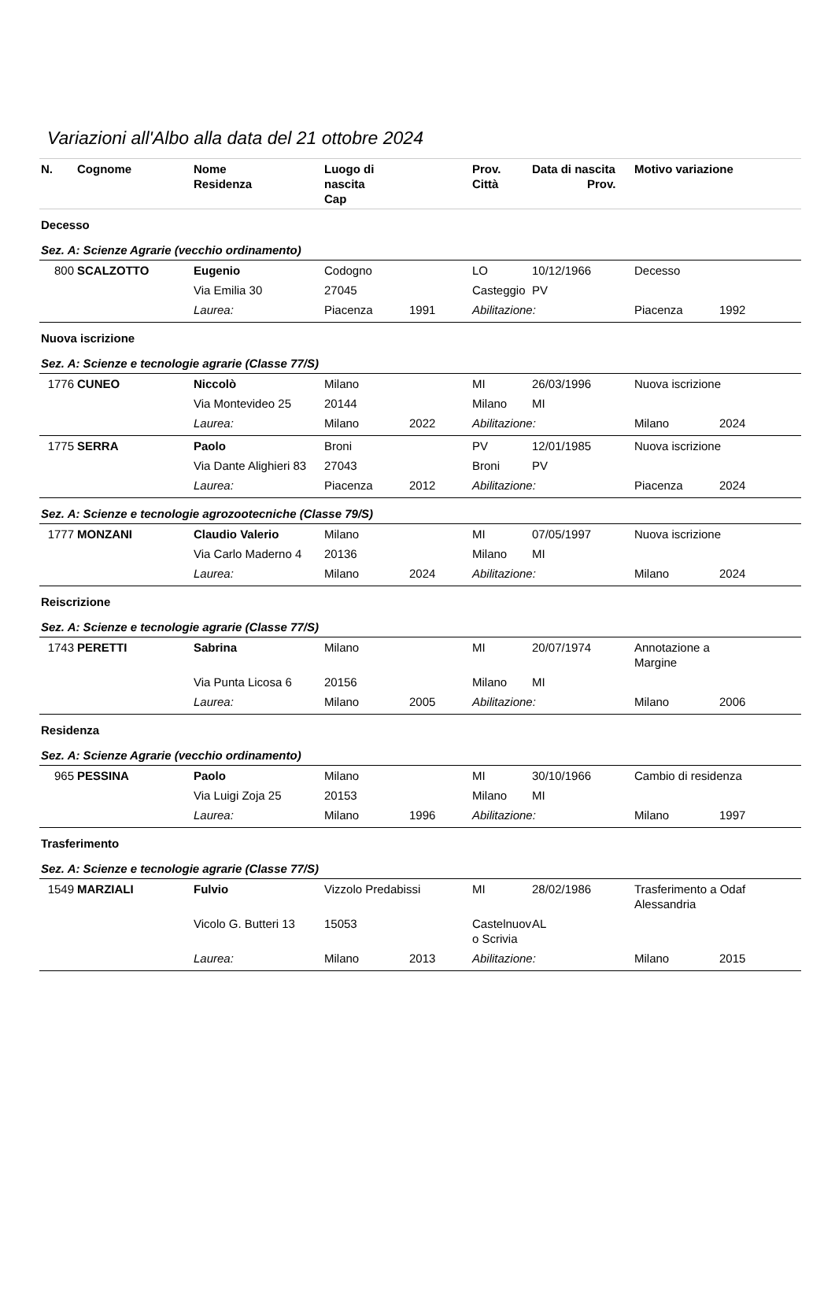Variazioni all'Albo alla data del 21 ottobre 2024
| N. | Cognome | Nome Residenza | Luogo di nascita Cap | | Prov. Città | Data di nascita Prov. | Motivo variazione | |
| --- | --- | --- | --- | --- | --- | --- | --- | --- |
| Decesso | | | | | | | | |
| Sez. A: Scienze Agrarie (vecchio ordinamento) | | | | | | | | |
| 800 | SCALZOTTO | Eugenio | Codogno | | LO | 10/12/1966 | Decesso | |
| | | Via Emilia 30 | 27045 | | Casteggio | PV | | |
| | | Laurea: | Piacenza | 1991 | Abilitazione: | | Piacenza | 1992 |
| Nuova iscrizione | | | | | | | | |
| Sez. A: Scienze e tecnologie agrarie (Classe 77/S) | | | | | | | | |
| 1776 | CUNEO | Niccolò | Milano | | MI | 26/03/1996 | Nuova iscrizione | |
| | | Via Montevideo 25 | 20144 | | Milano | MI | | |
| | | Laurea: | Milano | 2022 | Abilitazione: | | Milano | 2024 |
| 1775 | SERRA | Paolo | Broni | | PV | 12/01/1985 | Nuova iscrizione | |
| | | Via Dante Alighieri 83 | 27043 | | Broni | PV | | |
| | | Laurea: | Piacenza | 2012 | Abilitazione: | | Piacenza | 2024 |
| Sez. A: Scienze e tecnologie agrozootecniche (Classe 79/S) | | | | | | | | |
| 1777 | MONZANI | Claudio Valerio | Milano | | MI | 07/05/1997 | Nuova iscrizione | |
| | | Via Carlo Maderno 4 | 20136 | | Milano | MI | | |
| | | Laurea: | Milano | 2024 | Abilitazione: | | Milano | 2024 |
| Reiscrizione | | | | | | | | |
| Sez. A: Scienze e tecnologie agrarie (Classe 77/S) | | | | | | | | |
| 1743 | PERETTI | Sabrina | Milano | | MI | 20/07/1974 | Annotazione a Margine | |
| | | Via Punta Licosa 6 | 20156 | | Milano | MI | | |
| | | Laurea: | Milano | 2005 | Abilitazione: | | Milano | 2006 |
| Residenza | | | | | | | | |
| Sez. A: Scienze Agrarie (vecchio ordinamento) | | | | | | | | |
| 965 | PESSINA | Paolo | Milano | | MI | 30/10/1966 | Cambio di residenza | |
| | | Via Luigi Zoja 25 | 20153 | | Milano | MI | | |
| | | Laurea: | Milano | 1996 | Abilitazione: | | Milano | 1997 |
| Trasferimento | | | | | | | | |
| Sez. A: Scienze e tecnologie agrarie (Classe 77/S) | | | | | | | | |
| 1549 | MARZIALI | Fulvio | Vizzolo Predabissi | | MI | 28/02/1986 | Trasferimento a Odaf Alessandria | |
| | | Vicolo G. Butteri 13 | 15053 | | Castelnuov o Scrivia | AL | | |
| | | Laurea: | Milano | 2013 | Abilitazione: | | Milano | 2015 |